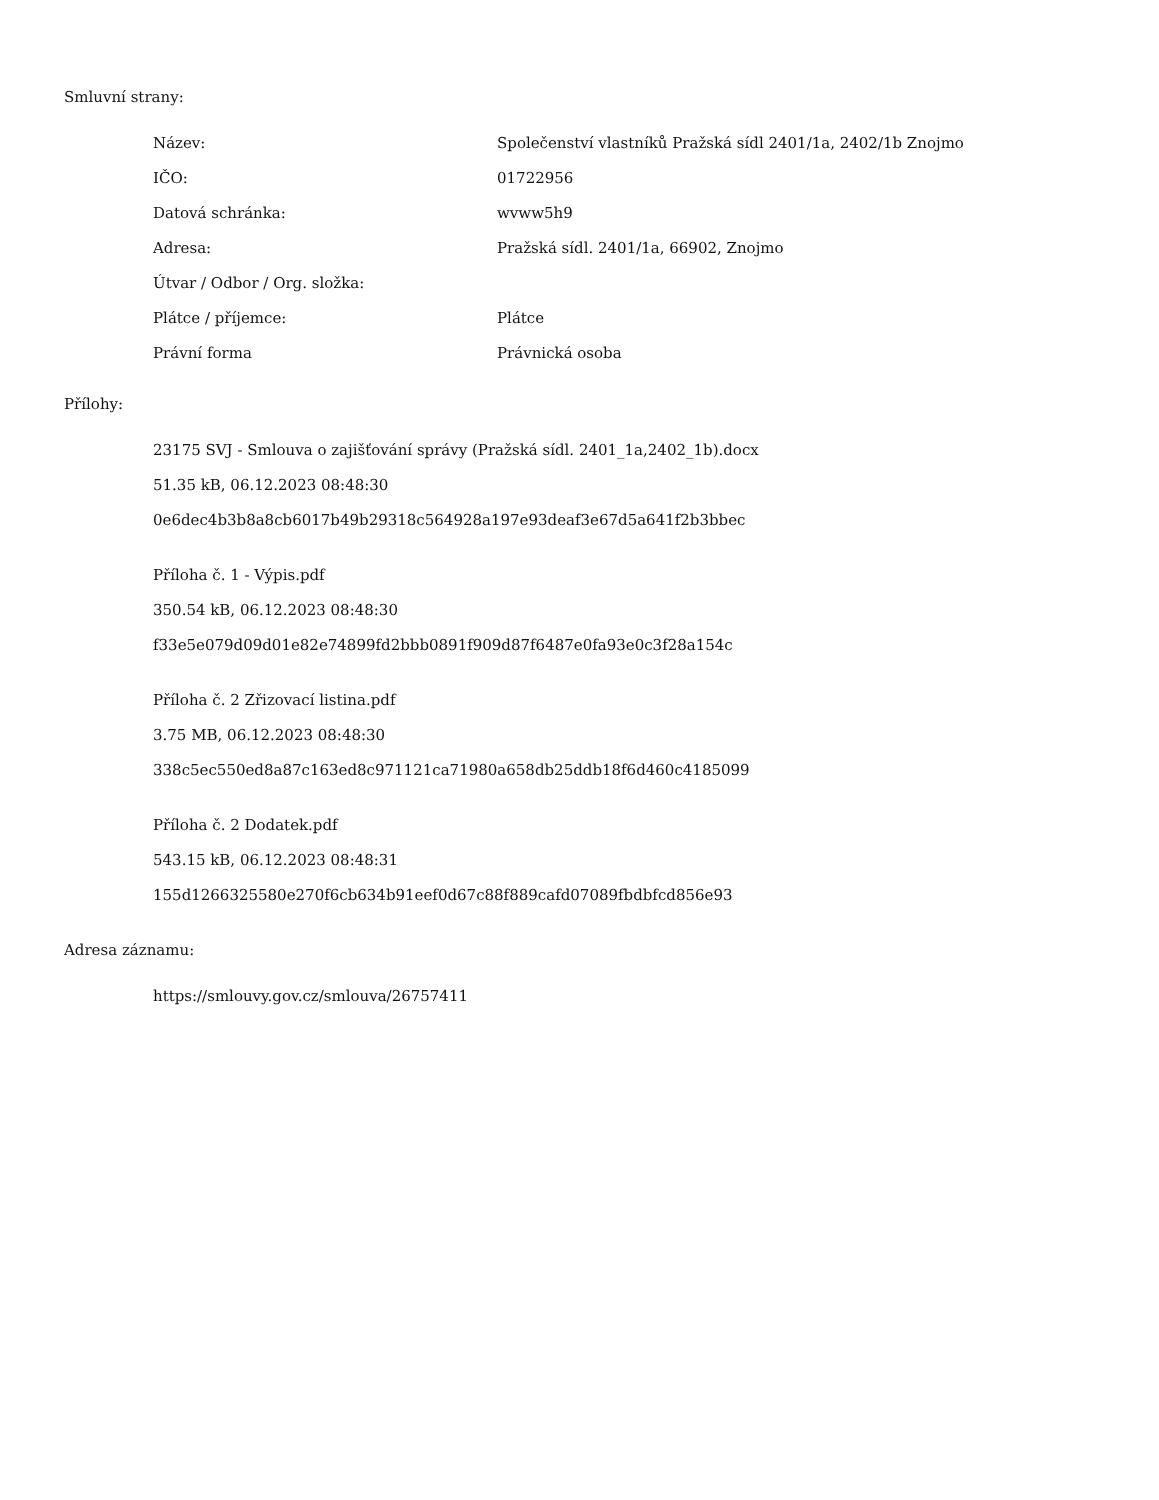Smluvní strany:
| Název: | Společenství vlastníků Pražská sídl 2401/1a, 2402/1b Znojmo |
| IČO: | 01722956 |
| Datová schránka: | wvww5h9 |
| Adresa: | Pražská sídl. 2401/1a, 66902, Znojmo |
| Útvar / Odbor / Org. složka: | |
| Plátce / příjemce: | Plátce |
| Právní forma | Právnická osoba |
Přílohy:
23175 SVJ - Smlouva o zajišťování správy (Pražská sídl. 2401_1a,2402_1b).docx
51.35 kB, 06.12.2023 08:48:30
0e6dec4b3b8a8cb6017b49b29318c564928a197e93deaf3e67d5a641f2b3bbec
Příloha č. 1 - Výpis.pdf
350.54 kB, 06.12.2023 08:48:30
f33e5e079d09d01e82e74899fd2bbb0891f909d87f6487e0fa93e0c3f28a154c
Příloha č. 2 Zřizovací listina.pdf
3.75 MB, 06.12.2023 08:48:30
338c5ec550ed8a87c163ed8c971121ca71980a658db25ddb18f6d460c4185099
Příloha č. 2 Dodatek.pdf
543.15 kB, 06.12.2023 08:48:31
155d1266325580e270f6cb634b91eef0d67c88f889cafd07089fbdbfcd856e93
Adresa záznamu:
https://smlouvy.gov.cz/smlouva/26757411